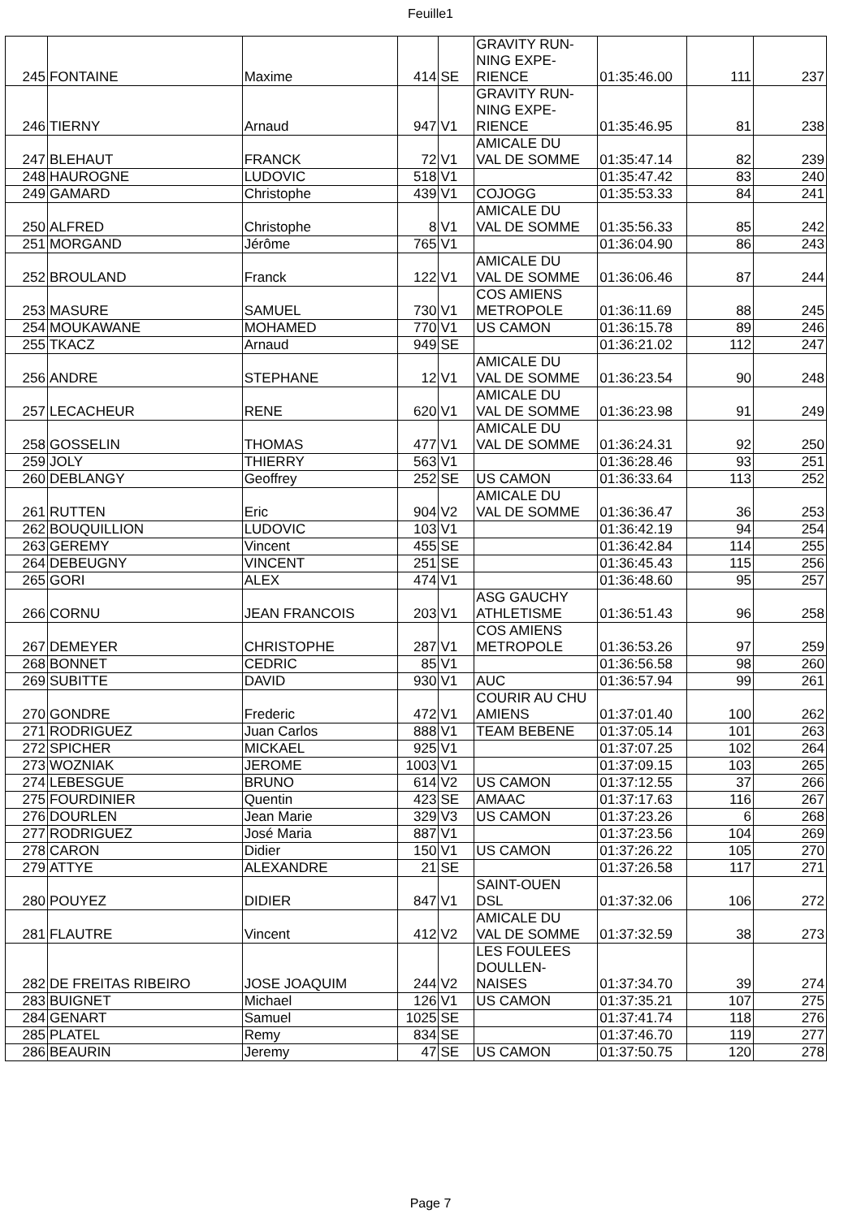Feuille1
| 245 | FONTAINE | Maxime | 414 | SE | GRAVITY RUN- NING EXPE- RIENCE | 01:35:46.00 | 111 | 237 |
| 246 | TIERNY | Arnaud | 947 | V1 | GRAVITY RUN- NING EXPE- RIENCE | 01:35:46.95 | 81 | 238 |
| 247 | BLEHAUT | FRANCK | 72 | V1 | AMICALE DU VAL DE SOMME | 01:35:47.14 | 82 | 239 |
| 248 | HAUROGNE | LUDOVIC | 518 | V1 | | 01:35:47.42 | 83 | 240 |
| 249 | GAMARD | Christophe | 439 | V1 | COJOGG | 01:35:53.33 | 84 | 241 |
| 250 | ALFRED | Christophe | 8 | V1 | AMICALE DU VAL DE SOMME | 01:35:56.33 | 85 | 242 |
| 251 | MORGAND | Jérôme | 765 | V1 | | 01:36:04.90 | 86 | 243 |
| 252 | BROULAND | Franck | 122 | V1 | AMICALE DU VAL DE SOMME | 01:36:06.46 | 87 | 244 |
| 253 | MASURE | SAMUEL | 730 | V1 | COS AMIENS METROPOLE | 01:36:11.69 | 88 | 245 |
| 254 | MOUKAWANE | MOHAMED | 770 | V1 | US CAMON | 01:36:15.78 | 89 | 246 |
| 255 | TKACZ | Arnaud | 949 | SE | | 01:36:21.02 | 112 | 247 |
| 256 | ANDRE | STEPHANE | 12 | V1 | AMICALE DU VAL DE SOMME | 01:36:23.54 | 90 | 248 |
| 257 | LECACHEUR | RENE | 620 | V1 | AMICALE DU VAL DE SOMME | 01:36:23.98 | 91 | 249 |
| 258 | GOSSELIN | THOMAS | 477 | V1 | AMICALE DU VAL DE SOMME | 01:36:24.31 | 92 | 250 |
| 259 | JOLY | THIERRY | 563 | V1 | | 01:36:28.46 | 93 | 251 |
| 260 | DEBLANGY | Geoffrey | 252 | SE | US CAMON | 01:36:33.64 | 113 | 252 |
| 261 | RUTTEN | Eric | 904 | V2 | AMICALE DU VAL DE SOMME | 01:36:36.47 | 36 | 253 |
| 262 | BOUQUILLION | LUDOVIC | 103 | V1 | | 01:36:42.19 | 94 | 254 |
| 263 | GEREMY | Vincent | 455 | SE | | 01:36:42.84 | 114 | 255 |
| 264 | DEBEUGNY | VINCENT | 251 | SE | | 01:36:45.43 | 115 | 256 |
| 265 | GORI | ALEX | 474 | V1 | | 01:36:48.60 | 95 | 257 |
| 266 | CORNU | JEAN FRANCOIS | 203 | V1 | ASG GAUCHY ATHLETISME | 01:36:51.43 | 96 | 258 |
| 267 | DEMEYER | CHRISTOPHE | 287 | V1 | COS AMIENS METROPOLE | 01:36:53.26 | 97 | 259 |
| 268 | BONNET | CEDRIC | 85 | V1 | | 01:36:56.58 | 98 | 260 |
| 269 | SUBITTE | DAVID | 930 | V1 | AUC | 01:36:57.94 | 99 | 261 |
| 270 | GONDRE | Frederic | 472 | V1 | COURIR AU CHU AMIENS | 01:37:01.40 | 100 | 262 |
| 271 | RODRIGUEZ | Juan Carlos | 888 | V1 | TEAM BEBENE | 01:37:05.14 | 101 | 263 |
| 272 | SPICHER | MICKAEL | 925 | V1 | | 01:37:07.25 | 102 | 264 |
| 273 | WOZNIAK | JEROME | 1003 | V1 | | 01:37:09.15 | 103 | 265 |
| 274 | LEBESGUE | BRUNO | 614 | V2 | US CAMON | 01:37:12.55 | 37 | 266 |
| 275 | FOURDINIER | Quentin | 423 | SE | AMAAC | 01:37:17.63 | 116 | 267 |
| 276 | DOURLEN | Jean Marie | 329 | V3 | US CAMON | 01:37:23.26 | 6 | 268 |
| 277 | RODRIGUEZ | José Maria | 887 | V1 | | 01:37:23.56 | 104 | 269 |
| 278 | CARON | Didier | 150 | V1 | US CAMON | 01:37:26.22 | 105 | 270 |
| 279 | ATTYE | ALEXANDRE | 21 | SE | | 01:37:26.58 | 117 | 271 |
| 280 | POUYEZ | DIDIER | 847 | V1 | SAINT-OUEN DSL | 01:37:32.06 | 106 | 272 |
| 281 | FLAUTRE | Vincent | 412 | V2 | AMICALE DU VAL DE SOMME | 01:37:32.59 | 38 | 273 |
| 282 | DE FREITAS RIBEIRO | JOSE JOAQUIM | 244 | V2 | LES FOULEES DOULLEN- NAISES | 01:37:34.70 | 39 | 274 |
| 283 | BUIGNET | Michael | 126 | V1 | US CAMON | 01:37:35.21 | 107 | 275 |
| 284 | GENART | Samuel | 1025 | SE | | 01:37:41.74 | 118 | 276 |
| 285 | PLATEL | Remy | 834 | SE | | 01:37:46.70 | 119 | 277 |
| 286 | BEAURIN | Jeremy | 47 | SE | US CAMON | 01:37:50.75 | 120 | 278 |
Page 7